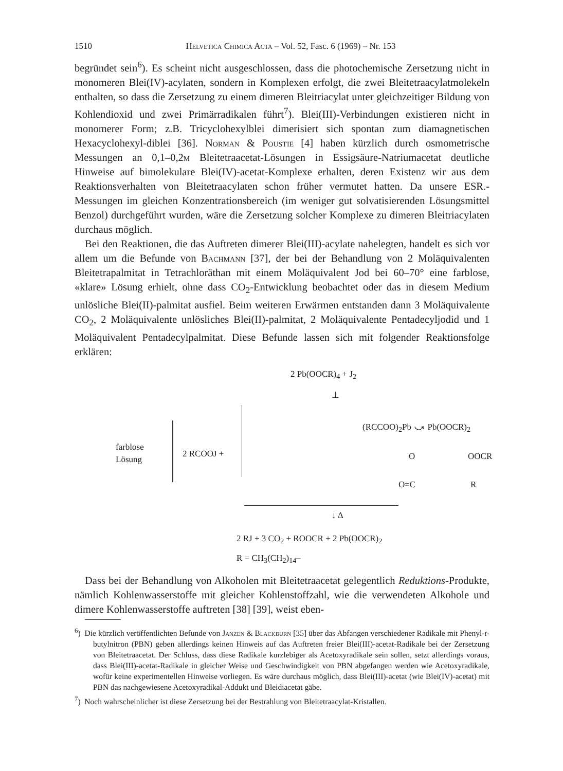1510 Helvetica Chimica Acta – Vol. 52, Fasc. 6 (1969) – Nr. 153
begründet sein<sup>6</sup>). Es scheint nicht ausgeschlossen, dass die photochemische Zersetzung nicht in monomeren Blei(IV)-acylaten, sondern in Komplexen erfolgt, die zwei Bleitetraacylatmolekeln enthalten, so dass die Zersetzung zu einem dimeren Bleitriacylat unter gleichzeitiger Bildung von Kohlendioxid und zwei Primärradikalen führt<sup>7</sup>). Blei(III)-Verbindungen existieren nicht in monomerer Form; z.B. Tricyclohexylblei dimerisiert sich spontan zum diamagnetischen Hexacyclohexyl-diblei [36]. Norman & Poustie [4] haben kürzlich durch osmometrische Messungen an 0,1–0,2m Bleitetraacetat-Lösungen in Essigsäure-Natriumacetat deutliche Hinweise auf bimolekulare Blei(IV)-acetat-Komplexe erhalten, deren Existenz wir aus dem Reaktionsverhalten von Bleitetraacylaten schon früher vermutet hatten. Da unsere ESR.-Messungen im gleichen Konzentrationsbereich (im weniger gut solvatisierenden Lösungsmittel Benzol) durchgeführt wurden, wäre die Zersetzung solcher Komplexe zu dimeren Bleitriacylaten durchaus möglich.
Bei den Reaktionen, die das Auftreten dimerer Blei(III)-acylate nahelegten, handelt es sich vor allem um die Befunde von Bachmann [37], der bei der Behandlung von 2 Moläquivalenten Bleitetrapalmitat in Tetrachloräthan mit einem Moläquivalent Jod bei 60–70° eine farblose, «klare» Lösung erhielt, ohne dass CO<sub>2</sub>-Entwicklung beobachtet oder das in diesem Medium unlösliche Blei(II)-palmitat ausfiel. Beim weiteren Erwärmen entstanden dann 3 Moläquivalente CO<sub>2</sub>, 2 Moläquivalente unlösliches Blei(II)-palmitat, 2 Moläquivalente Pentadecyljodid und 1 Moläquivalent Pentadecylpalmitat. Diese Befunde lassen sich mit folgender Reaktionsfolge erklären:
2 Pb(OOCR)<sub>4</sub> + J<sub>2</sub>
⊥
farblose
Lösung
2 RCOOJ +
(RCCOO)<sub>2</sub>Pb ⤻ Pb(OOCR)<sub>2</sub>
O OOCR
O=C R
↓ Δ
2 RJ + 3 CO<sub>2</sub> + ROOCR + 2 Pb(OOCR)<sub>2</sub>
R = CH<sub>3</sub>(CH<sub>2</sub>)<sub>14</sub>–
Dass bei der Behandlung von Alkoholen mit Bleitetraacetat gelegentlich Reduktions-Produkte, nämlich Kohlenwasserstoffe mit gleicher Kohlenstoffzahl, wie die verwendeten Alkohole und dimere Kohlenwasserstoffe auftreten [38] [39], weist eben-
<sup>6</sup>) Die kürzlich veröffentlichten Befunde von Janzen & Blackburn [35] über das Abfangen verschiedener Radikale mit Phenyl-t-butylnitron (PBN) geben allerdings keinen Hinweis auf das Auftreten freier Blei(III)-acetat-Radikale bei der Zersetzung von Bleitetraacetat. Der Schluss, dass diese Radikale kurzlebiger als Acetoxyradikale sein sollen, setzt allerdings voraus, dass Blei(III)-acetat-Radikale in gleicher Weise und Geschwindigkeit von PBN abgefangen werden wie Acetoxyradikale, wofür keine experimentellen Hinweise vorliegen. Es wäre durchaus möglich, dass Blei(III)-acetat (wie Blei(IV)-acetat) mit PBN das nachgewiesene Acetoxyradikal-Addukt und Bleidiacetat gäbe.
<sup>7</sup>) Noch wahrscheinlicher ist diese Zersetzung bei der Bestrahlung von Bleitetraacylat-Kristallen.